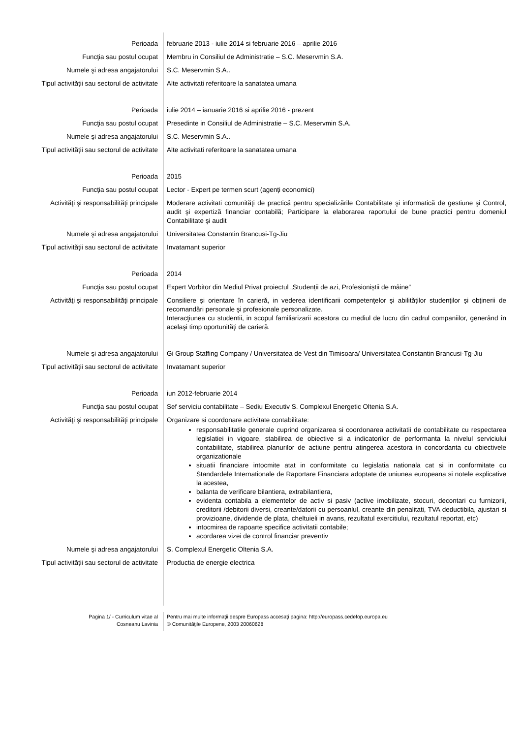Perioada februarie 2013 - iulie 2014 si februarie 2016 – aprilie 2016
Funcţia sau postul ocupat Membru in Consiliul de Administratie – S.C. Meservmin S.A.
Numele şi adresa angajatorului S.C. Meservmin S.A..
Tipul activităţii sau sectorul de activitate
Alte activitati referitoare la sanatatea umana
Perioada iulie 2014 – ianuarie 2016 si aprilie 2016 - prezent
Funcţia sau postul ocupat Presedinte in Consiliul de Administratie – S.C. Meservmin S.A.
Numele şi adresa angajatorului S.C. Meservmin S.A..
Tipul activităţii sau sectorul de activitate
Alte activitati referitoare la sanatatea umana
Perioada 2015
Funcţia sau postul ocupat Lector - Expert pe termen scurt (agenţi economici)
Activităţi şi responsabilităţi principale
Moderare activitati comunităţi de practică pentru specializările Contabilitate şi informatică de gestiune şi Control, audit şi expertiză financiar contabilă; Participare la elaborarea raportului de bune practici pentru domeniul Contabilitate şi audit
Numele şi adresa angajatorului Universitatea Constantin Brancusi-Tg-Jiu
Tipul activităţii sau sectorul de activitate
Invatamant superior
Perioada 2014
Funcţia sau postul ocupat Expert Vorbitor din Mediul Privat proiectul „Studenții de azi, Profesioniștii de mâine”
Activităţi şi responsabilităţi principale
Consiliere şi orientare în carieră, in vederea identificarii competenţelor şi abilităţilor studenţilor şi obţinerii de recomandări personale şi profesionale personalizate.
Interacţiunea cu studentii, in scopul familiarizarii acestora cu mediul de lucru din cadrul companiilor, generând în acelaşi timp oportunităţi de carieră.
Numele şi adresa angajatorului Gi Group Staffing Company / Universitatea de Vest din Timisoara/ Universitatea Constantin Brancusi-Tg-Jiu
Tipul activităţii sau sectorul de activitate
Invatamant superior
Perioada iun 2012-februarie 2014
Funcţia sau postul ocupat Sef serviciu contabilitate – Sediu Executiv S. Complexul Energetic Oltenia S.A.
Activităţi şi responsabilităţi principale
Organizare si coordonare activitate contabilitate:
responsabilitatile generale cuprind organizarea si coordonarea activitatii de contabilitate cu respectarea legislatiei in vigoare, stabilirea de obiective si a indicatorilor de performanta la nivelul serviciului contabilitate, stabilirea planurilor de actiune pentru atingerea acestora in concordanta cu obiectivele organizationale
situatii financiare intocmite atat in conformitate cu legislatia nationala cat si in conformitate cu Standardele Internationale de Raportare Financiara adoptate de uniunea europeana si notele explicative la acestea,
balanta de verificare bilantiera, extrabilantiera,
evidenta contabila a elementelor de activ si pasiv (active imobilizate, stocuri, decontari cu furnizorii, creditorii /debitorii diversi, creante/datorii cu persoanlul, creante din penalitati, TVA deductibila, ajustari si provizioane, dividende de plata, cheltuieli in avans, rezultatul exercitiului, rezultatul reportat, etc)
intocmirea de rapoarte specifice activitatii contabile;
acordarea vizei de control financiar preventiv
Numele şi adresa angajatorului S. Complexul Energetic Oltenia S.A.
Tipul activităţii sau sectorul de activitate
Productia de energie electrica
Pagina 1/ - Curriculum vitae al
Cosneanu Lavinia
Pentru mai multe informaţii despre Europass accesaţi pagina: http://europass.cedefop.europa.eu
© Comunităţile Europene, 2003 20060628